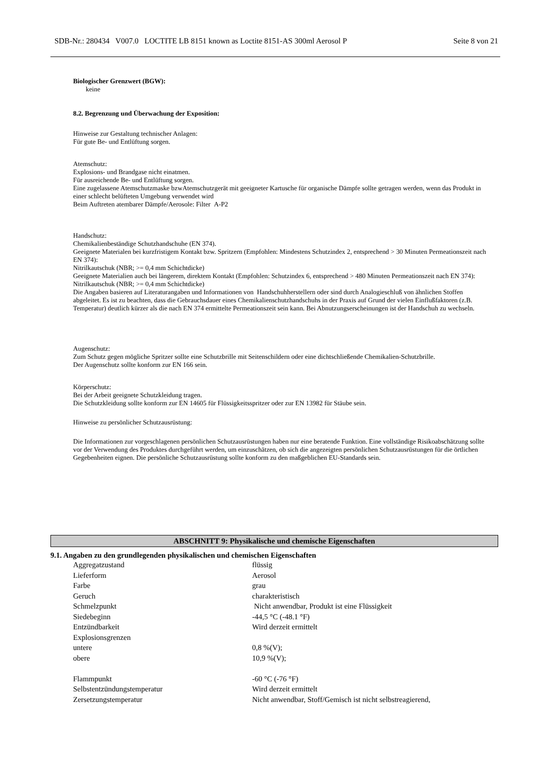SDB-Nr.: 280434 V007.0 LOCTITE LB 8151 known as Loctite 8151-AS 300ml Aerosol P Seite 8 von 21
Biologischer Grenzwert (BGW):
keine
8.2. Begrenzung und Überwachung der Exposition:
Hinweise zur Gestaltung technischer Anlagen:
Für gute Be- und Entlüftung sorgen.
Atemschutz:
Explosions- und Brandgase nicht einatmen.
Für ausreichende Be- und Entlüftung sorgen.
Eine zugelassene Atemschutzmaske bzwAtemschutzgerät mit geeigneter Kartusche für organische Dämpfe sollte getragen werden, wenn das Produkt in einer schlecht belüfteten Umgebung verwendet wird
Beim Auftreten atembarer Dämpfe/Aerosole: Filter A-P2
Handschutz:
Chemikalienbeständige Schutzhandschuhe (EN 374).
Geeignete Materialen bei kurzfristigem Kontakt bzw. Spritzern (Empfohlen: Mindestens Schutzindex 2, entsprechend > 30 Minuten Permeationszeit nach EN 374):
Nitrilkautschuk (NBR; >= 0,4 mm Schichtdicke)
Geeignete Materialien auch bei längerem, direktem Kontakt (Empfohlen: Schutzindex 6, entsprechend > 480 Minuten Permeationszeit nach EN 374):
Nitrilkautschuk (NBR; >= 0,4 mm Schichtdicke)
Die Angaben basieren auf Literaturangaben und Informationen von Handschuhherstellern oder sind durch Analogieschluß von ähnlichen Stoffen abgeleitet. Es ist zu beachten, dass die Gebrauchsdauer eines Chemikalienschutzhandschuhs in der Praxis auf Grund der vielen Einflußfaktoren (z.B. Temperatur) deutlich kürzer als die nach EN 374 ermittelte Permeationszeit sein kann. Bei Abnutzungserscheinungen ist der Handschuh zu wechseln.
Augenschutz:
Zum Schutz gegen mögliche Spritzer sollte eine Schutzbrille mit Seitenschildern oder eine dichtschließende Chemikalien-Schutzbrille.
Der Augenschutz sollte konform zur EN 166 sein.
Körperschutz:
Bei der Arbeit geeignete Schutzkleidung tragen.
Die Schutzkleidung sollte konform zur EN 14605 für Flüssigkeitsspritzer oder zur EN 13982 für Stäube sein.
Hinweise zu persönlicher Schutzausrüstung:
Die Informationen zur vorgeschlagenen persönlichen Schutzausrüstungen haben nur eine beratende Funktion. Eine vollständige Risikoabschätzung sollte vor der Verwendung des Produktes durchgeführt werden, um einzuschätzen, ob sich die angezeigten persönlichen Schutzausrüstungen für die örtlichen Gegebenheiten eignen. Die persönliche Schutzausrüstung sollte konform zu den maßgeblichen EU-Standards sein.
ABSCHNITT 9: Physikalische und chemische Eigenschaften
9.1. Angaben zu den grundlegenden physikalischen und chemischen Eigenschaften
| Aggregatzustand | flüssig |
| Lieferform | Aerosol |
| Farbe | grau |
| Geruch | charakteristisch |
| Schmelzpunkt | Nicht anwendbar, Produkt ist eine Flüssigkeit |
| Siedebeginn | -44,5 °C (-48.1 °F) |
| Entzündbarkeit | Wird derzeit ermittelt |
| Explosionsgrenzen | |
| untere | 0,8 %(V); |
| obere | 10,9 %(V); |
| Flammpunkt | -60 °C (-76 °F) |
| Selbstentzündungstemperatur | Wird derzeit ermittelt |
| Zersetzungstemperatur | Nicht anwendbar, Stoff/Gemisch ist nicht selbstreagierend, |